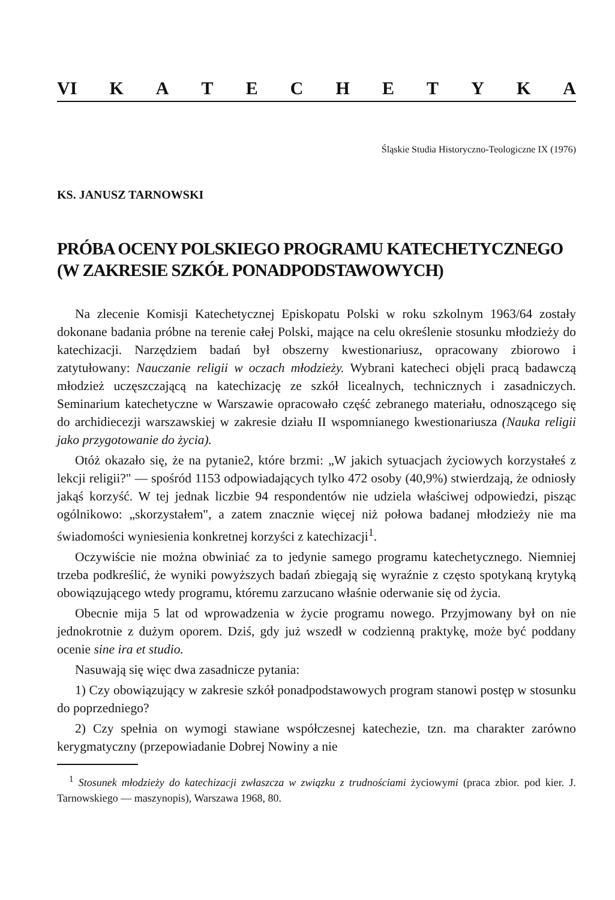VI KATECHETYKA
Śląskie Studia Historyczno-Teologiczne IX (1976)
KS. JANUSZ TARNOWSKI
PRÓBA OCENY POLSKIEGO PROGRAMU KATECHETYCZNEGO
(W ZAKRESIE SZKÓŁ PONADPODSTAWOWYCH)
Na zlecenie Komisji Katechetycznej Episkopatu Polski w roku szkolnym 1963/64 zostały dokonane badania próbne na terenie całej Polski, mające na celu określenie stosunku młodzieży do katechizacji. Narzędziem badań był obszerny kwestionariusz, opracowany zbiorowo i zatytułowany: Nauczanie religii w oczach młodzieży. Wybrani katecheci objęli pracą badawczą młodzież uczęszczającą na katechizację ze szkół licealnych, technicznych i zasadniczych. Seminarium katechetyczne w Warszawie opracowało część zebranego materiału, odnoszącego się do archidiecezji warszawskiej w zakresie działu II wspomnianego kwestionariusza (Nauka religii jako przygotowanie do życia).
Otóż okazało się, że na pytanie2, które brzmi: „W jakich sytuacjach życiowych korzystałeś z lekcji religii?" — spośród 1153 odpowiadających tylko 472 osoby (40,9%) stwierdzają, że odniosły jakąś korzyść. W tej jednak liczbie 94 respondentów nie udziela właściwej odpowiedzi, pisząc ogólnikowo: „skorzystałem", a zatem znacznie więcej niż połowa badanej młodzieży nie ma świadomości wyniesienia konkretnej korzyści z katechizacji<sup>1</sup>.
Oczywiście nie można obwiniać za to jedynie samego programu katechetycznego. Niemniej trzeba podkreślić, że wyniki powyższych badań zbiegają się wyraźnie z często spotykaną krytyką obowiązującego wtedy programu, któremu zarzucano właśnie oderwanie się od życia.
Obecnie mija 5 lat od wprowadzenia w życie programu nowego. Przyjmowany był on nie jednokrotnie z dużym oporem. Dziś, gdy już wszedł w codzienną praktykę, może być poddany ocenie sine ira et studio.
Nasuwają się więc dwa zasadnicze pytania:
1) Czy obowiązujący w zakresie szkół ponadpodstawowych program stanowi postęp w stosunku do poprzedniego?
2) Czy spełnia on wymogi stawiane współczesnej katechezie, tzn. ma charakter zarówno kerygmatyczny (przepowiadanie Dobrej Nowiny a nie
<sup>1</sup> Stosunek młodzieży do katechizacji zwłaszcza w związku z trudnościami życiowymi (praca zbior. pod kier. J. Tarnowskiego — maszynopis), Warszawa 1968, 80.